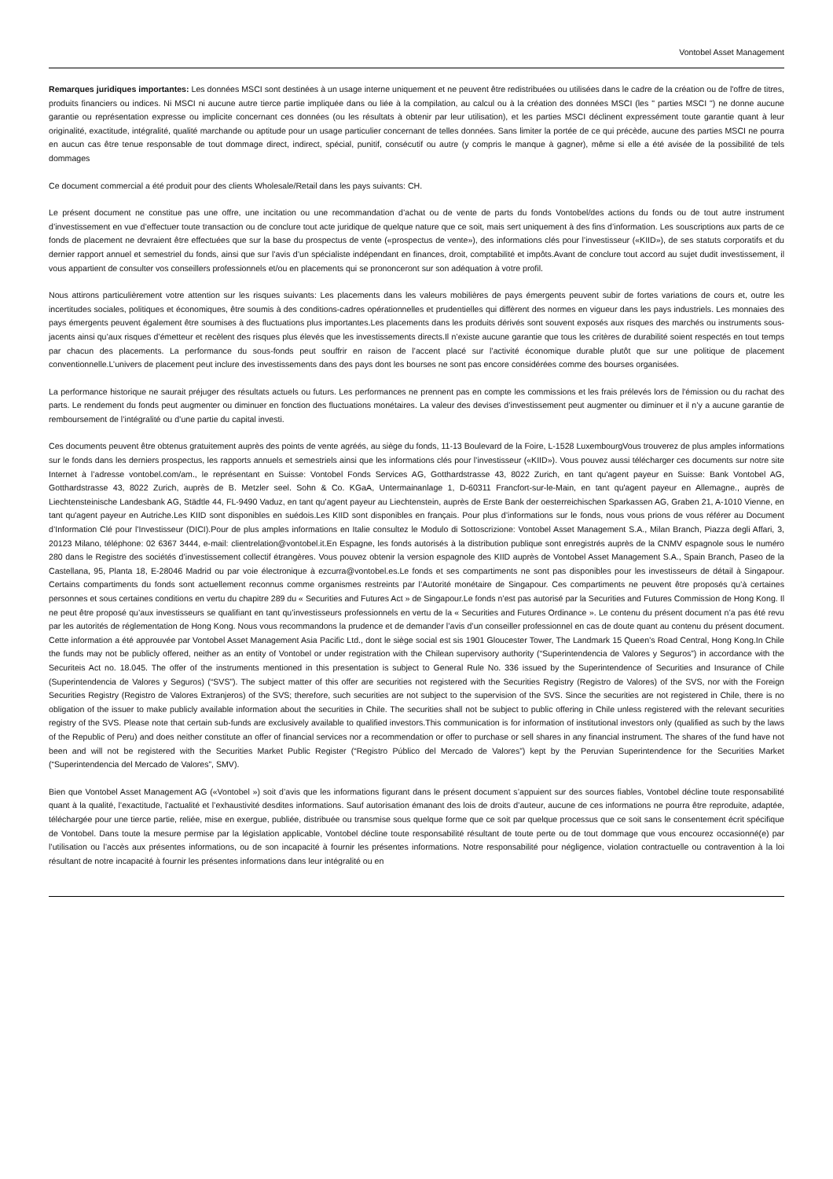Vontobel Asset Management
Remarques juridiques importantes: Les données MSCI sont destinées à un usage interne uniquement et ne peuvent être redistribuées ou utilisées dans le cadre de la création ou de l'offre de titres, produits financiers ou indices. Ni MSCI ni aucune autre tierce partie impliquée dans ou liée à la compilation, au calcul ou à la création des données MSCI (les " parties MSCI ") ne donne aucune garantie ou représentation expresse ou implicite concernant ces données (ou les résultats à obtenir par leur utilisation), et les parties MSCI déclinent expressément toute garantie quant à leur originalité, exactitude, intégralité, qualité marchande ou aptitude pour un usage particulier concernant de telles données. Sans limiter la portée de ce qui précède, aucune des parties MSCI ne pourra en aucun cas être tenue responsable de tout dommage direct, indirect, spécial, punitif, consécutif ou autre (y compris le manque à gagner), même si elle a été avisée de la possibilité de tels dommages
Ce document commercial a été produit pour des clients Wholesale/Retail dans les pays suivants: CH.
Le présent document ne constitue pas une offre, une incitation ou une recommandation d’achat ou de vente de parts du fonds Vontobel/des actions du fonds ou de tout autre instrument d’investissement en vue d’effectuer toute transaction ou de conclure tout acte juridique de quelque nature que ce soit, mais sert uniquement à des fins d’information. Les souscriptions aux parts de ce fonds de placement ne devraient être effectuées que sur la base du prospectus de vente («prospectus de vente»), des informations clés pour l’investisseur («KIID»), de ses statuts corporatifs et du dernier rapport annuel et semestriel du fonds, ainsi que sur l’avis d’un spécialiste indépendant en finances, droit, comptabilité et impôts.Avant de conclure tout accord au sujet dudit investissement, il vous appartient de consulter vos conseillers professionnels et/ou en placements qui se prononceront sur son adéquation à votre profil.
Nous attirons particulièrement votre attention sur les risques suivants: Les placements dans les valeurs mobilières de pays émergents peuvent subir de fortes variations de cours et, outre les incertitudes sociales, politiques et économiques, être soumis à des conditions-cadres opérationnelles et prudentielles qui diffèrent des normes en vigueur dans les pays industriels. Les monnaies des pays émergents peuvent également être soumises à des fluctuations plus importantes.Les placements dans les produits dérivés sont souvent exposés aux risques des marchés ou instruments sous-jacents ainsi qu’aux risques d’émetteur et recèlent des risques plus élevés que les investissements directs.Il n’existe aucune garantie que tous les critères de durabilité soient respectés en tout temps par chacun des placements. La performance du sous-fonds peut souffrir en raison de l’accent placé sur l’activité économique durable plutôt que sur une politique de placement conventionnelle.L’univers de placement peut inclure des investissements dans des pays dont les bourses ne sont pas encore considérées comme des bourses organisées.
La performance historique ne saurait préjuger des résultats actuels ou futurs. Les performances ne prennent pas en compte les commissions et les frais prélevés lors de l'émission ou du rachat des parts. Le rendement du fonds peut augmenter ou diminuer en fonction des fluctuations monétaires. La valeur des devises d’investissement peut augmenter ou diminuer et il n’y a aucune garantie de remboursement de l’intégralité ou d’une partie du capital investi.
Ces documents peuvent être obtenus gratuitement auprès des points de vente agréés, au siège du fonds, 11-13 Boulevard de la Foire, L-1528 LuxembourgVous trouverez de plus amples informations sur le fonds dans les derniers prospectus, les rapports annuels et semestriels ainsi que les informations clés pour l’investisseur («KIID»). Vous pouvez aussi télécharger ces documents sur notre site Internet à l’adresse vontobel.com/am., le représentant en Suisse: Vontobel Fonds Services AG, Gotthardstrasse 43, 8022 Zurich, en tant qu'agent payeur en Suisse: Bank Vontobel AG, Gotthardstrasse 43, 8022 Zurich, auprès de B. Metzler seel. Sohn & Co. KGaA, Untermainanlage 1, D-60311 Francfort-sur-le-Main, en tant qu'agent payeur en Allemagne., auprès de Liechtensteinische Landesbank AG, Städtle 44, FL-9490 Vaduz, en tant qu’agent payeur au Liechtenstein, auprès de Erste Bank der oesterreichischen Sparkassen AG, Graben 21, A-1010 Vienne, en tant qu'agent payeur en Autriche.Les KIID sont disponibles en suédois.Les KIID sont disponibles en français. Pour plus d’informations sur le fonds, nous vous prions de vous référer au Document d’Information Clé pour l’Investisseur (DICI).Pour de plus amples informations en Italie consultez le Modulo di Sottoscrizione: Vontobel Asset Management S.A., Milan Branch, Piazza degli Affari, 3, 20123 Milano, téléphone: 02 6367 3444, e-mail: clientrelation@vontobel.it.En Espagne, les fonds autorisés à la distribution publique sont enregistrés auprès de la CNMV espagnole sous le numéro 280 dans le Registre des sociétés d’investissement collectif étrangères. Vous pouvez obtenir la version espagnole des KIID auprès de Vontobel Asset Management S.A., Spain Branch, Paseo de la Castellana, 95, Planta 18, E-28046 Madrid ou par voie électronique à ezcurra@vontobel.es.Le fonds et ses compartiments ne sont pas disponibles pour les investisseurs de détail à Singapour. Certains compartiments du fonds sont actuellement reconnus comme organismes restreints par l’Autorité monétaire de Singapour. Ces compartiments ne peuvent être proposés qu’à certaines personnes et sous certaines conditions en vertu du chapitre 289 du « Securities and Futures Act » de Singapour.Le fonds n’est pas autorisé par la Securities and Futures Commission de Hong Kong. Il ne peut être proposé qu’aux investisseurs se qualifiant en tant qu’investisseurs professionnels en vertu de la « Securities and Futures Ordinance ». Le contenu du présent document n’a pas été revu par les autorités de réglementation de Hong Kong. Nous vous recommandons la prudence et de demander l’avis d’un conseiller professionnel en cas de doute quant au contenu du présent document. Cette information a été approuvée par Vontobel Asset Management Asia Pacific Ltd., dont le siège social est sis 1901 Gloucester Tower, The Landmark 15 Queen’s Road Central, Hong Kong.In Chile the funds may not be publicly offered, neither as an entity of Vontobel or under registration with the Chilean supervisory authority (“Superintendencia de Valores y Seguros”) in accordance with the Securiteis Act no. 18.045. The offer of the instruments mentioned in this presentation is subject to General Rule No. 336 issued by the Superintendence of Securities and Insurance of Chile (Superintendencia de Valores y Seguros) (“SVS”). The subject matter of this offer are securities not registered with the Securities Registry (Registro de Valores) of the SVS, nor with the Foreign Securities Registry (Registro de Valores Extranjeros) of the SVS; therefore, such securities are not subject to the supervision of the SVS. Since the securities are not registered in Chile, there is no obligation of the issuer to make publicly available information about the securities in Chile. The securities shall not be subject to public offering in Chile unless registered with the relevant securities registry of the SVS. Please note that certain sub-funds are exclusively available to qualified investors.This communication is for information of institutional investors only (qualified as such by the laws of the Republic of Peru) and does neither constitute an offer of financial services nor a recommendation or offer to purchase or sell shares in any financial instrument. The shares of the fund have not been and will not be registered with the Securities Market Public Register (“Registro Público del Mercado de Valores”) kept by the Peruvian Superintendence for the Securities Market (“Superintendencia del Mercado de Valores”, SMV).
Bien que Vontobel Asset Management AG («Vontobel ») soit d’avis que les informations figurant dans le présent document s’appuient sur des sources fiables, Vontobel décline toute responsabilité quant à la qualité, l’exactitude, l’actualité et l’exhaustivité desdites informations. Sauf autorisation émanant des lois de droits d’auteur, aucune de ces informations ne pourra être reproduite, adaptée, téléchargée pour une tierce partie, reliée, mise en exergue, publiée, distribuée ou transmise sous quelque forme que ce soit par quelque processus que ce soit sans le consentement écrit spécifique de Vontobel. Dans toute la mesure permise par la législation applicable, Vontobel décline toute responsabilité résultant de toute perte ou de tout dommage que vous encourez occasionné(e) par l’utilisation ou l’accès aux présentes informations, ou de son incapacité à fournir les présentes informations. Notre responsabilité pour négligence, violation contractuelle ou contravention à la loi résultant de notre incapacité à fournir les présentes informations dans leur intégralité ou en